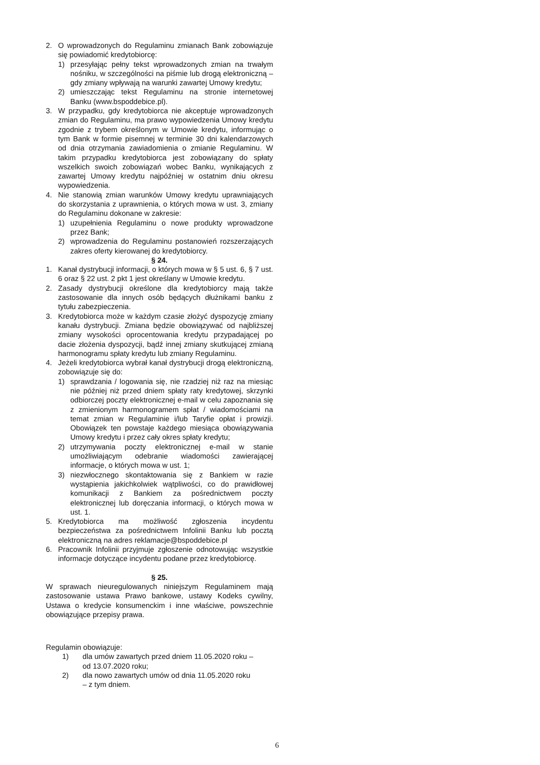2. O wprowadzonych do Regulaminu zmianach Bank zobowiązuje się powiadomić kredytobiorcę:
1) przesyłając pełny tekst wprowadzonych zmian na trwałym nośniku, w szczególności na piśmie lub drogą elektroniczną – gdy zmiany wpływają na warunki zawartej Umowy kredytu;
2) umieszczając tekst Regulaminu na stronie internetowej Banku (www.bspoddebice.pl).
3. W przypadku, gdy kredytobiorca nie akceptuje wprowadzonych zmian do Regulaminu, ma prawo wypowiedzenia Umowy kredytu zgodnie z trybem określonym w Umowie kredytu, informując o tym Bank w formie pisemnej w terminie 30 dni kalendarzowych od dnia otrzymania zawiadomienia o zmianie Regulaminu. W takim przypadku kredytobiorca jest zobowiązany do spłaty wszelkich swoich zobowiązań wobec Banku, wynikających z zawartej Umowy kredytu najpóźniej w ostatnim dniu okresu wypowiedzenia.
4. Nie stanowią zmian warunków Umowy kredytu uprawniających do skorzystania z uprawnienia, o których mowa w ust. 3, zmiany do Regulaminu dokonane w zakresie:
1) uzupełnienia Regulaminu o nowe produkty wprowadzone przez Bank;
2) wprowadzenia do Regulaminu postanowień rozszerzających zakres oferty kierowanej do kredytobiorcy.
§ 24.
1. Kanał dystrybucji informacji, o których mowa w § 5 ust. 6, § 7 ust. 6 oraz § 22 ust. 2 pkt 1 jest określany w Umowie kredytu.
2. Zasady dystrybucji określone dla kredytobiorcy mają także zastosowanie dla innych osób będących dłużnikami banku z tytułu zabezpieczenia.
3. Kredytobiorca może w każdym czasie złożyć dyspozycję zmiany kanału dystrybucji. Zmiana będzie obowiązywać od najbliższej zmiany wysokości oprocentowania kredytu przypadającej po dacie złożenia dyspozycji, bądź innej zmiany skutkującej zmianą harmonogramu spłaty kredytu lub zmiany Regulaminu.
4. Jeżeli kredytobiorca wybrał kanał dystrybucji drogą elektroniczną, zobowiązuje się do:
1) sprawdzania / logowania się, nie rzadziej niż raz na miesiąc nie później niż przed dniem spłaty raty kredytowej, skrzynki odbiorczej poczty elektronicznej e-mail w celu zapoznania się z zmienionym harmonogramem spłat / wiadomościami na temat zmian w Regulaminie i/lub Taryfie opłat i prowizji. Obowiązek ten powstaje każdego miesiąca obowiązywania Umowy kredytu i przez cały okres spłaty kredytu;
2) utrzymywania poczty elektronicznej e-mail w stanie umożliwiającym odebranie wiadomości zawierającej informacje, o których mowa w ust. 1;
3) niezwłocznego skontaktowania się z Bankiem w razie wystąpienia jakichkolwiek wątpliwości, co do prawidłowej komunikacji z Bankiem za pośrednictwem poczty elektronicznej lub doręczania informacji, o których mowa w ust. 1.
5. Kredytobiorca ma możliwość zgłoszenia incydentu bezpieczeństwa za pośrednictwem Infolinii Banku lub pocztą elektroniczną na adres reklamacje@bspoddebice.pl
6. Pracownik Infolinii przyjmuje zgłoszenie odnotowując wszystkie informacje dotyczące incydentu podane przez kredytobiorcę.
§ 25.
W sprawach nieuregulowanych niniejszym Regulaminem mają zastosowanie ustawa Prawo bankowe, ustawy Kodeks cywilny, Ustawa o kredycie konsumenckim i inne właściwe, powszechnie obowiązujące przepisy prawa.
Regulamin obowiązuje:
1) dla umów zawartych przed dniem 11.05.2020 roku – od 13.07.2020 roku;
2) dla nowo zawartych umów od dnia 11.05.2020 roku – z tym dniem.
6